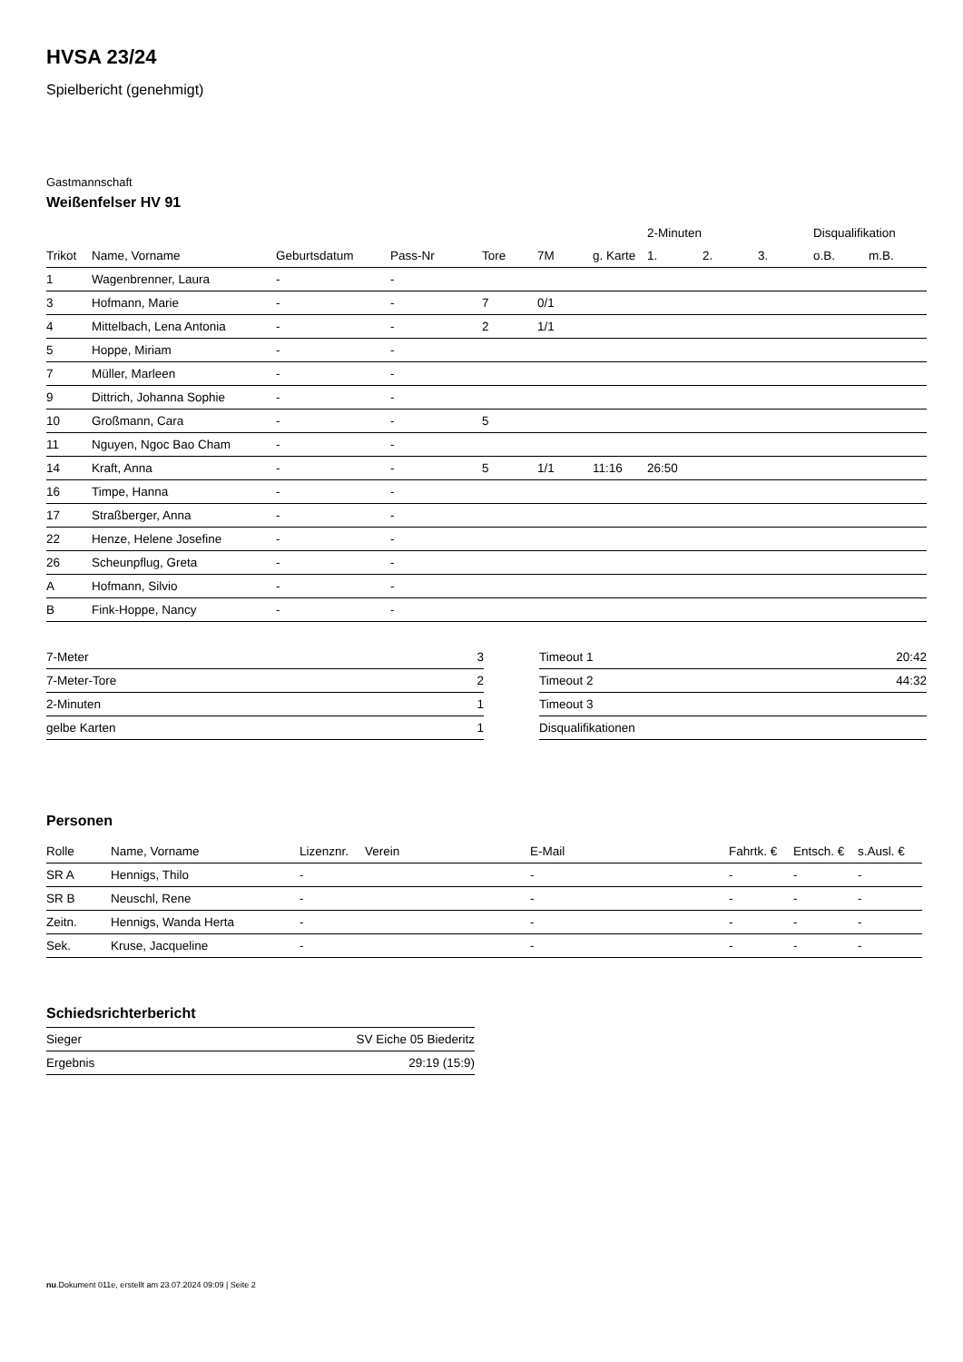HVSA 23/24
Spielbericht (genehmigt)
Gastmannschaft
Weißenfelser HV 91
| | | | | | | | 2-Minuten | | | Disqualifikation | |
| --- | --- | --- | --- | --- | --- | --- | --- | --- | --- | --- | --- |
| Trikot | Name, Vorname | Geburtsdatum | Pass-Nr | Tore | 7M | g. Karte | 1. | 2. | 3. | o.B. | m.B. |
| 1 | Wagenbrenner, Laura | - | - | | | | | | | | |
| 3 | Hofmann, Marie | - | - | 7 | 0/1 | | | | | | |
| 4 | Mittelbach, Lena Antonia | - | - | 2 | 1/1 | | | | | | |
| 5 | Hoppe, Miriam | - | - | | | | | | | | |
| 7 | Müller, Marleen | - | - | | | | | | | | |
| 9 | Dittrich, Johanna Sophie | - | - | | | | | | | | |
| 10 | Großmann, Cara | - | - | 5 | | | | | | | |
| 11 | Nguyen, Ngoc Bao Cham | - | - | | | | | | | | |
| 14 | Kraft, Anna | - | - | 5 | 1/1 | 11:16 | 26:50 | | | | |
| 16 | Timpe, Hanna | - | - | | | | | | | | |
| 17 | Straßberger, Anna | - | - | | | | | | | | |
| 22 | Henze, Helene Josefine | - | - | | | | | | | | |
| 26 | Scheunpflug, Greta | - | - | | | | | | | | |
| A | Hofmann, Silvio | - | - | | | | | | | | |
| B | Fink-Hoppe, Nancy | - | - | | | | | | | | |
| 7-Meter | 3 |
| 7-Meter-Tore | 2 |
| 2-Minuten | 1 |
| gelbe Karten | 1 |
| Timeout 1 | 20:42 |
| Timeout 2 | 44:32 |
| Timeout 3 | |
| Disqualifikationen | |
Personen
| Rolle | Name, Vorname | Lizenznr. | Verein | E-Mail | Fahrtk. € | Entsch. € | s.Ausl. € |
| --- | --- | --- | --- | --- | --- | --- | --- |
| SR A | Hennigs, Thilo | - | | - | - | - | - |
| SR B | Neuschl, Rene | - | | - | - | - | - |
| Zeitn. | Hennigs, Wanda Herta | - | | - | - | - | - |
| Sek. | Kruse, Jacqueline | - | | - | - | - | - |
Schiedsrichterbericht
| Sieger | SV Eiche 05 Biederitz |
| Ergebnis | 29:19 (15:9) |
nu.Dokument 011e, erstellt am 23.07.2024 09:09 | Seite 2